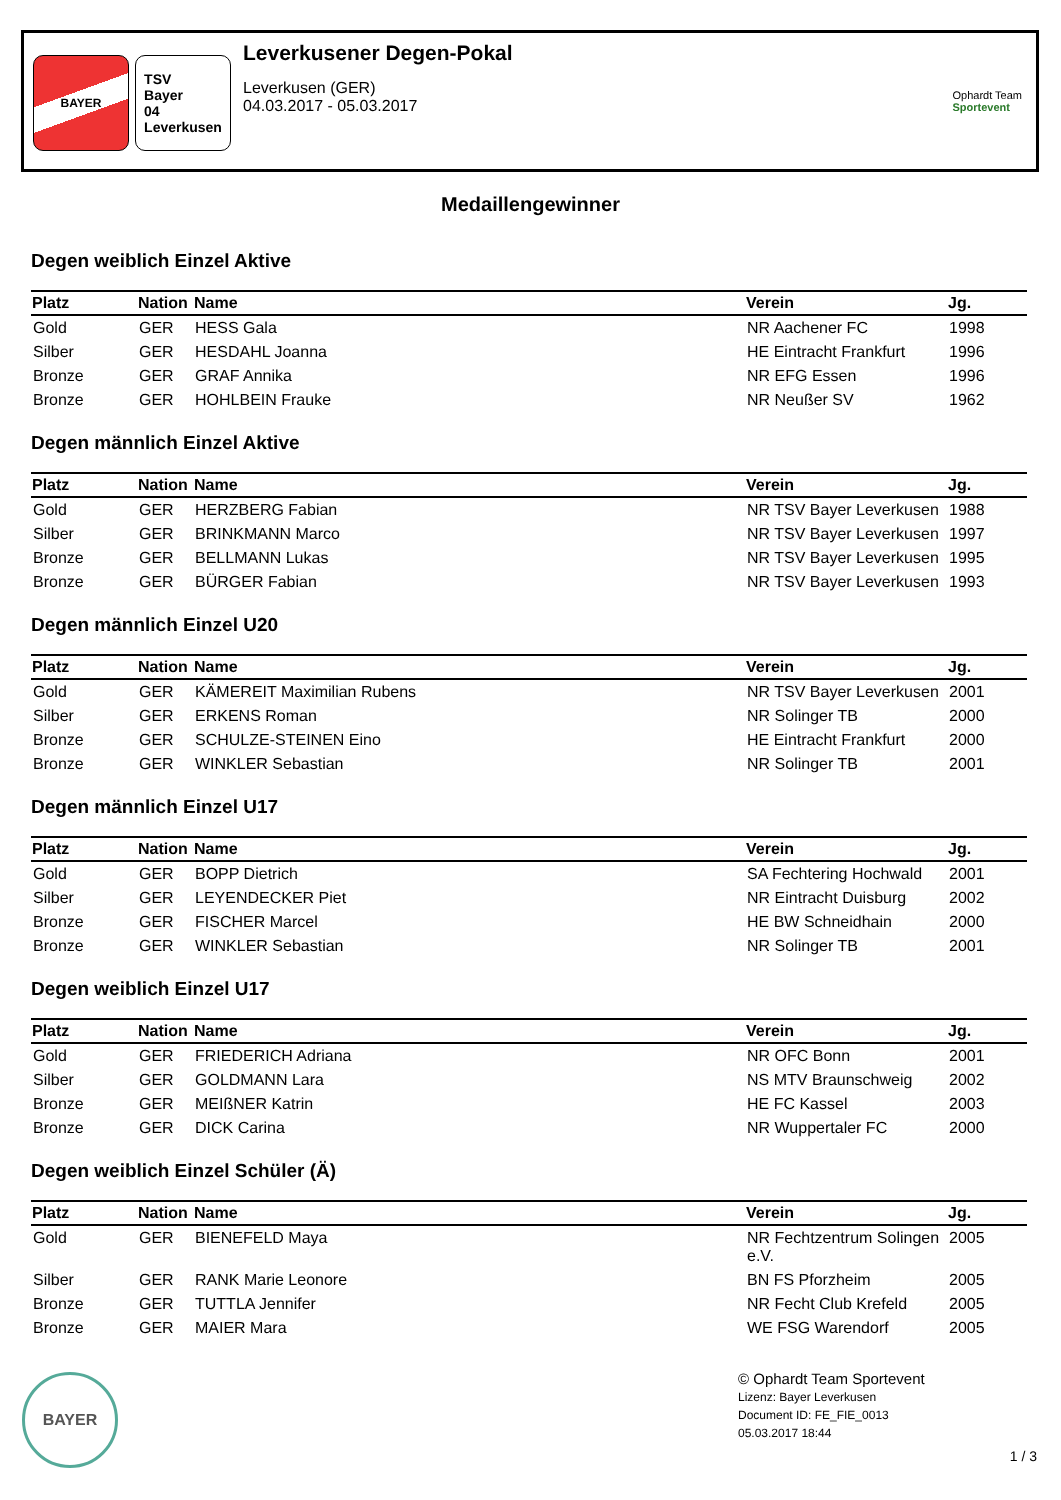BAYER
TSV
Bayer
04
Leverkusen
Leverkusener Degen-Pokal
Leverkusen (GER)
04.03.2017 - 05.03.2017
Ophardt Team
Sportevent
Medaillengewinner
Degen weiblich Einzel Aktive
| Platz | Nation | Name | Verein | Jg. |
| --- | --- | --- | --- | --- |
| Gold | GER | HESS Gala | NR Aachener FC | 1998 |
| Silber | GER | HESDAHL Joanna | HE Eintracht Frankfurt | 1996 |
| Bronze | GER | GRAF Annika | NR EFG Essen | 1996 |
| Bronze | GER | HOHLBEIN Frauke | NR Neußer SV | 1962 |
Degen männlich Einzel Aktive
| Platz | Nation | Name | Verein | Jg. |
| --- | --- | --- | --- | --- |
| Gold | GER | HERZBERG Fabian | NR TSV Bayer Leverkusen | 1988 |
| Silber | GER | BRINKMANN Marco | NR TSV Bayer Leverkusen | 1997 |
| Bronze | GER | BELLMANN Lukas | NR TSV Bayer Leverkusen | 1995 |
| Bronze | GER | BÜRGER Fabian | NR TSV Bayer Leverkusen | 1993 |
Degen männlich Einzel U20
| Platz | Nation | Name | Verein | Jg. |
| --- | --- | --- | --- | --- |
| Gold | GER | KÄMEREIT Maximilian Rubens | NR TSV Bayer Leverkusen | 2001 |
| Silber | GER | ERKENS Roman | NR Solinger TB | 2000 |
| Bronze | GER | SCHULZE-STEINEN Eino | HE Eintracht Frankfurt | 2000 |
| Bronze | GER | WINKLER Sebastian | NR Solinger TB | 2001 |
Degen männlich Einzel U17
| Platz | Nation | Name | Verein | Jg. |
| --- | --- | --- | --- | --- |
| Gold | GER | BOPP Dietrich | SA Fechtering Hochwald | 2001 |
| Silber | GER | LEYENDECKER Piet | NR Eintracht Duisburg | 2002 |
| Bronze | GER | FISCHER Marcel | HE BW Schneidhain | 2000 |
| Bronze | GER | WINKLER Sebastian | NR Solinger TB | 2001 |
Degen weiblich Einzel U17
| Platz | Nation | Name | Verein | Jg. |
| --- | --- | --- | --- | --- |
| Gold | GER | FRIEDERICH Adriana | NR OFC Bonn | 2001 |
| Silber | GER | GOLDMANN Lara | NS MTV Braunschweig | 2002 |
| Bronze | GER | MEIßNER Katrin | HE FC Kassel | 2003 |
| Bronze | GER | DICK Carina | NR Wuppertaler FC | 2000 |
Degen weiblich Einzel Schüler (Ä)
| Platz | Nation | Name | Verein | Jg. |
| --- | --- | --- | --- | --- |
| Gold | GER | BIENEFELD Maya | NR Fechtzentrum Solingen e.V. | 2005 |
| Silber | GER | RANK Marie Leonore | BN FS Pforzheim | 2005 |
| Bronze | GER | TUTTLA Jennifer | NR Fecht Club Krefeld | 2005 |
| Bronze | GER | MAIER Mara | WE FSG Warendorf | 2005 |
BAYER
© Ophardt Team Sportevent
Lizenz: Bayer Leverkusen
Document ID: FE_FIE_0013
05.03.2017 18:44
1 / 3